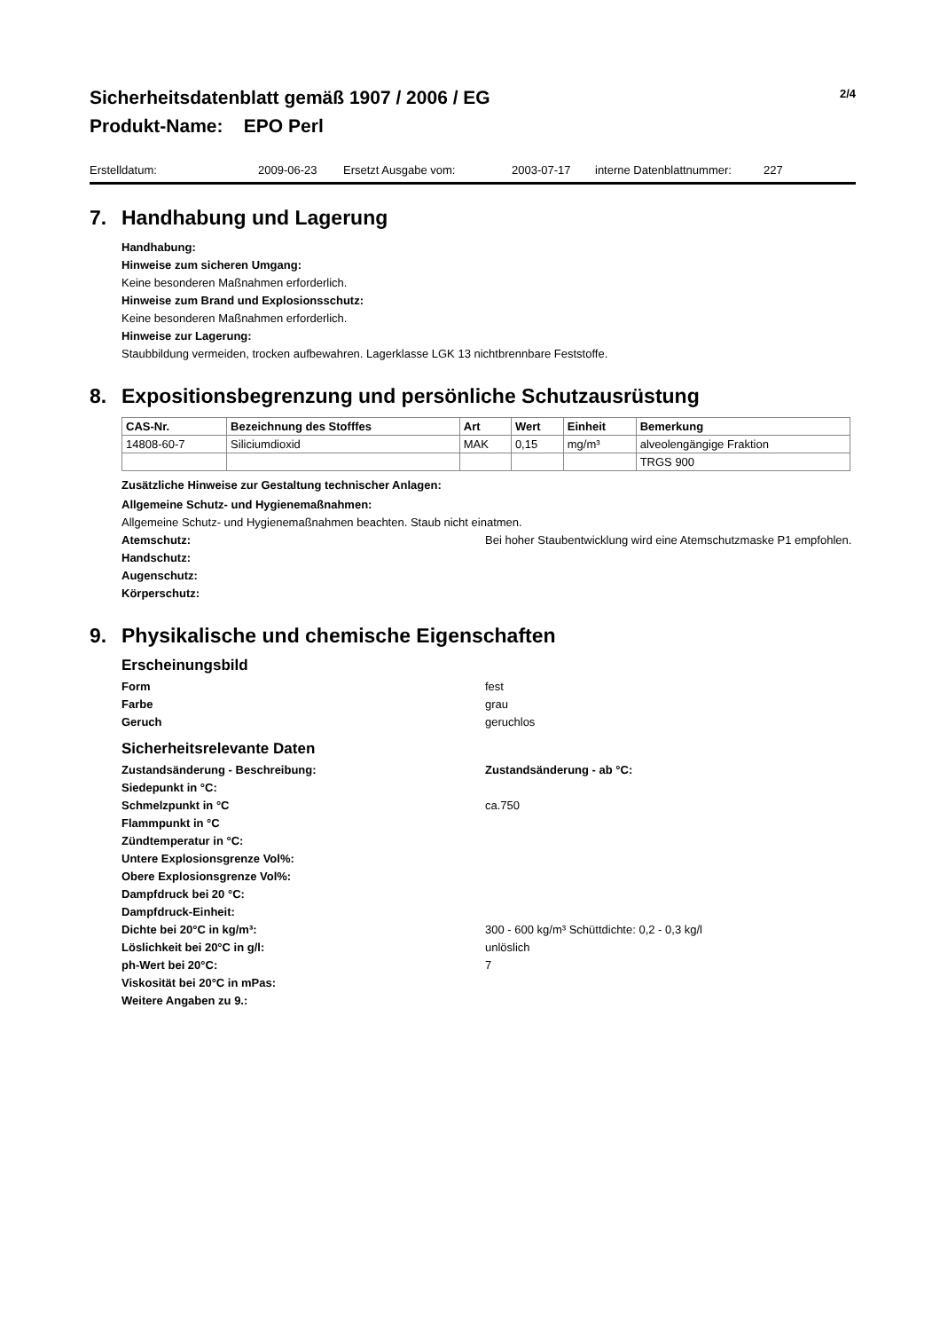Sicherheitsdatenblatt gemäß 1907 / 2006 / EG 2/4
Produkt-Name: EPO Perl
Erstelldatum: 2009-06-23 Ersetzt Ausgabe vom: 2003-07-17 interne Datenblattnummer: 227
7. Handhabung und Lagerung
Handhabung:
Hinweise zum sicheren Umgang:
Keine besonderen Maßnahmen erforderlich.
Hinweise zum Brand und Explosionsschutz:
Keine besonderen Maßnahmen erforderlich.
Hinweise zur Lagerung:
Staubbildung vermeiden, trocken aufbewahren. Lagerklasse LGK 13 nichtbrennbare Feststoffe.
8. Expositionsbegrenzung und persönliche Schutzausrüstung
| CAS-Nr. | Bezeichnung des Stofffes | Art | Wert | Einheit | Bemerkung |
| --- | --- | --- | --- | --- | --- |
| 14808-60-7 | Siliciumdioxid | MAK | 0,15 | mg/m³ | alveolengängige Fraktion |
| | | | | | TRGS 900 |
Zusätzliche Hinweise zur Gestaltung technischer Anlagen:
Allgemeine Schutz- und Hygienemaßnahmen:
Allgemeine Schutz- und Hygienemaßnahmen beachten. Staub nicht einatmen.
Atemschutz: Bei hoher Staubentwicklung wird eine Atemschutzmaske P1 empfohlen.
Handschutz:
Augenschutz:
Körperschutz:
9. Physikalische und chemische Eigenschaften
Erscheinungsbild
Form fest
Farbe grau
Geruch geruchlos
Sicherheitsrelevante Daten
Zustandsänderung - Beschreibung: Zustandsänderung - ab °C:
Siedepunkt in °C:
Schmelzpunkt in °C ca.750
Flammpunkt in °C
Zündtemperatur in °C:
Untere Explosionsgrenze Vol%:
Obere Explosionsgrenze Vol%:
Dampfdruck bei 20 °C:
Dampfdruck-Einheit:
Dichte bei 20°C in kg/m³: 300 - 600 kg/m³ Schüttdichte: 0,2 - 0,3 kg/l
Löslichkeit bei 20°C in g/l: unlöslich
ph-Wert bei 20°C: 7
Viskosität bei 20°C in mPas:
Weitere Angaben zu 9.: